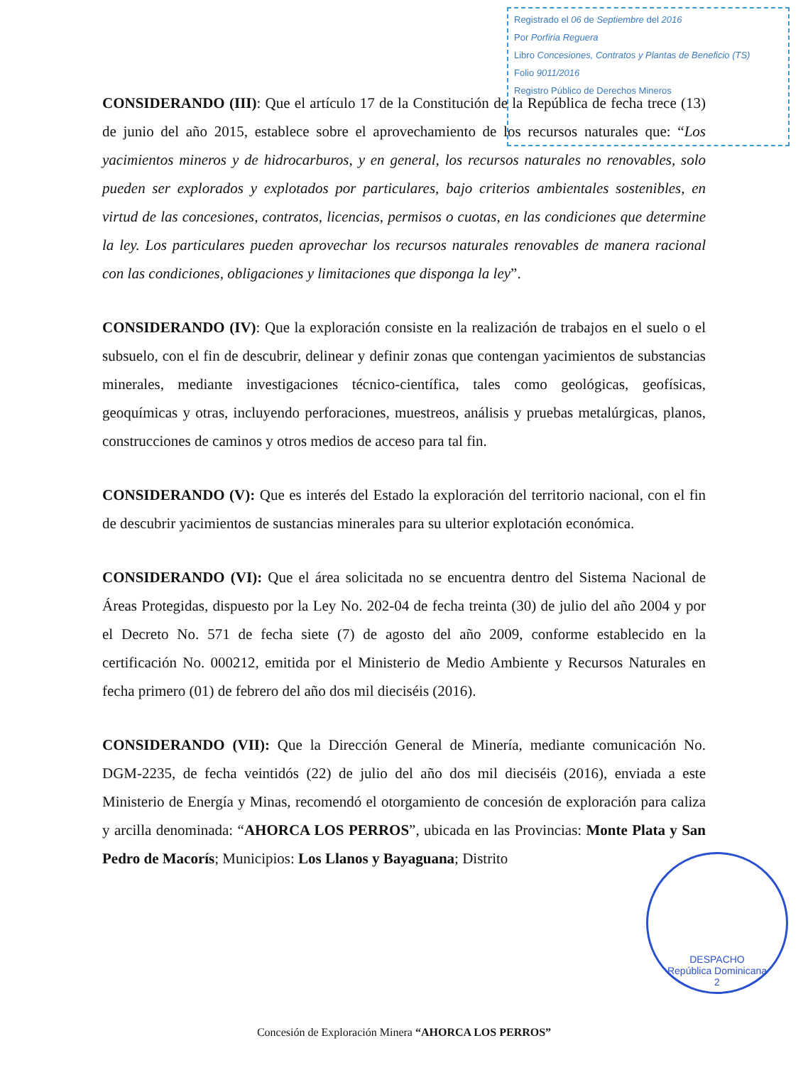Registrado el 06 de Septiembre del 2016
Por Porfiria Reguera
Libro Concesiones, Contratos y Plantas de Beneficio (TS)
Folio 9011/2016
Registro Público de Derechos Mineros
CONSIDERANDO (III): Que el artículo 17 de la Constitución de la República de fecha trece (13) de junio del año 2015, establece sobre el aprovechamiento de los recursos naturales que: “Los yacimientos mineros y de hidrocarburos, y en general, los recursos naturales no renovables, solo pueden ser explorados y explotados por particulares, bajo criterios ambientales sostenibles, en virtud de las concesiones, contratos, licencias, permisos o cuotas, en las condiciones que determine la ley. Los particulares pueden aprovechar los recursos naturales renovables de manera racional con las condiciones, obligaciones y limitaciones que disponga la ley”.
CONSIDERANDO (IV): Que la exploración consiste en la realización de trabajos en el suelo o el subsuelo, con el fin de descubrir, delinear y definir zonas que contengan yacimientos de substancias minerales, mediante investigaciones técnico-científica, tales como geológicas, geofísicas, geoquímicas y otras, incluyendo perforaciones, muestreos, análisis y pruebas metalúrgicas, planos, construcciones de caminos y otros medios de acceso para tal fin.
CONSIDERANDO (V): Que es interés del Estado la exploración del territorio nacional, con el fin de descubrir yacimientos de sustancias minerales para su ulterior explotación económica.
CONSIDERANDO (VI): Que el área solicitada no se encuentra dentro del Sistema Nacional de Áreas Protegidas, dispuesto por la Ley No. 202-04 de fecha treinta (30) de julio del año 2004 y por el Decreto No. 571 de fecha siete (7) de agosto del año 2009, conforme establecido en la certificación No. 000212, emitida por el Ministerio de Medio Ambiente y Recursos Naturales en fecha primero (01) de febrero del año dos mil dieciséis (2016).
CONSIDERANDO (VII): Que la Dirección General de Minería, mediante comunicación No. DGM-2235, de fecha veintidós (22) de julio del año dos mil dieciséis (2016), enviada a este Ministerio de Energía y Minas, recomendó el otorgamiento de concesión de exploración para caliza y arcilla denominada: “AHORCA LOS PERROS”, ubicada en las Provincias: Monte Plata y San Pedro de Macorís; Municipios: Los Llanos y Bayaguana; Distrito
DESPACHO
República Dominicana
2
Concesión de Exploración Minera “AHORCA LOS PERROS”